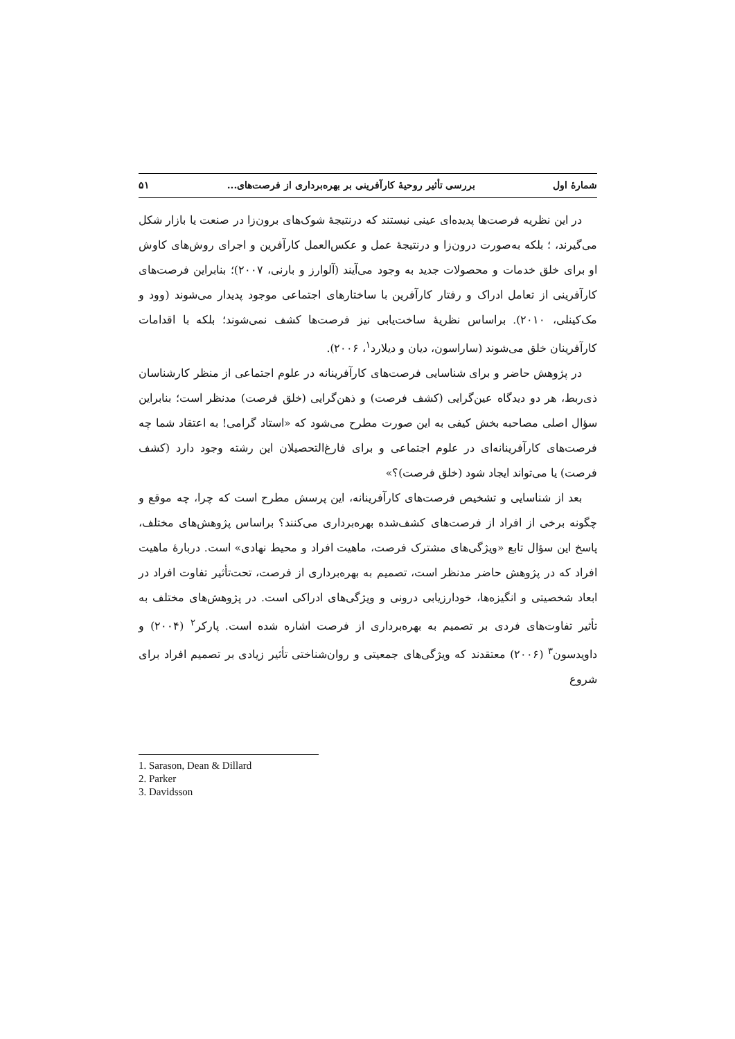شمارهٔ اول بررسی تأثیر روحیهٔ کارآفرینی بر بهره‌برداری از فرصت‌های... ۵۱
در این نظریه فرصت‌ها پدیده‌ای عینی نیستند که درنتیجهٔ شوک‌های برون‌زا در صنعت یا بازار شکل می‌گیرند، ؛ بلکه به‌صورت درون‌زا و درنتیجهٔ عمل و عکس‌العمل کارآفرین و اجرای روش‌های کاوش او برای خلق خدمات و محصولات جدید به وجود می‌آیند (آلوارز و بارنی، ۲۰۰۷)؛ بنابراین فرصت‌های کارآفرینی از تعامل ادراک و رفتار کارآفرین با ساختارهای اجتماعی موجود پدیدار می‌شوند (وود و مک‌کینلی، ۲۰۱۰). براساس نظریهٔ ساخت‌یابی نیز فرصت‌ها کشف نمی‌شوند؛ بلکه با اقدامات کارآفرینان خلق می‌شوند (ساراسون، دیان و دیلارد<sup>۱</sup>، ۲۰۰۶).
در پژوهش حاضر و برای شناسایی فرصت‌های کارآفرینانه در علوم اجتماعی از منظر کارشناسان ذی‌ربط، هر دو دیدگاه عین‌گرایی (کشف فرصت) و ذهن‌گرایی (خلق فرصت) مدنظر است؛ بنابراین سؤال اصلی مصاحبه بخش کیفی به این صورت مطرح می‌شود که «استاد گرامی! به اعتقاد شما چه فرصت‌های کارآفرینانه‌ای در علوم اجتماعی و برای فارغ‌التحصیلان این رشته وجود دارد (کشف فرصت) یا می‌تواند ایجاد شود (خلق فرصت)؟»
بعد از شناسایی و تشخیص فرصت‌های کارآفرینانه، این پرسش مطرح است که چرا، چه موقع و چگونه برخی از افراد از فرصت‌های کشف‌شده بهره‌برداری می‌کنند؟ براساس پژوهش‌های مختلف، پاسخ این سؤال تابع «ویژگی‌های مشترک فرصت، ماهیت افراد و محیط نهادی» است. دربارهٔ ماهیت افراد که در پژوهش حاضر مدنظر است، تصمیم به بهره‌برداری از فرصت، تحت‌تأثیر تفاوت افراد در ابعاد شخصیتی و انگیزه‌ها، خودارزیابی درونی و ویژگی‌های ادراکی است. در پژوهش‌های مختلف به تأثیر تفاوت‌های فردی بر تصمیم به بهره‌برداری از فرصت اشاره شده است. پارکر<sup>۲</sup> (۲۰۰۴) و داویدسون<sup>۳</sup> (۲۰۰۶) معتقدند که ویژگی‌های جمعیتی و روان‌شناختی تأثیر زیادی بر تصمیم افراد برای شروع
1. Sarason, Dean & Dillard
2. Parker
3. Davidsson